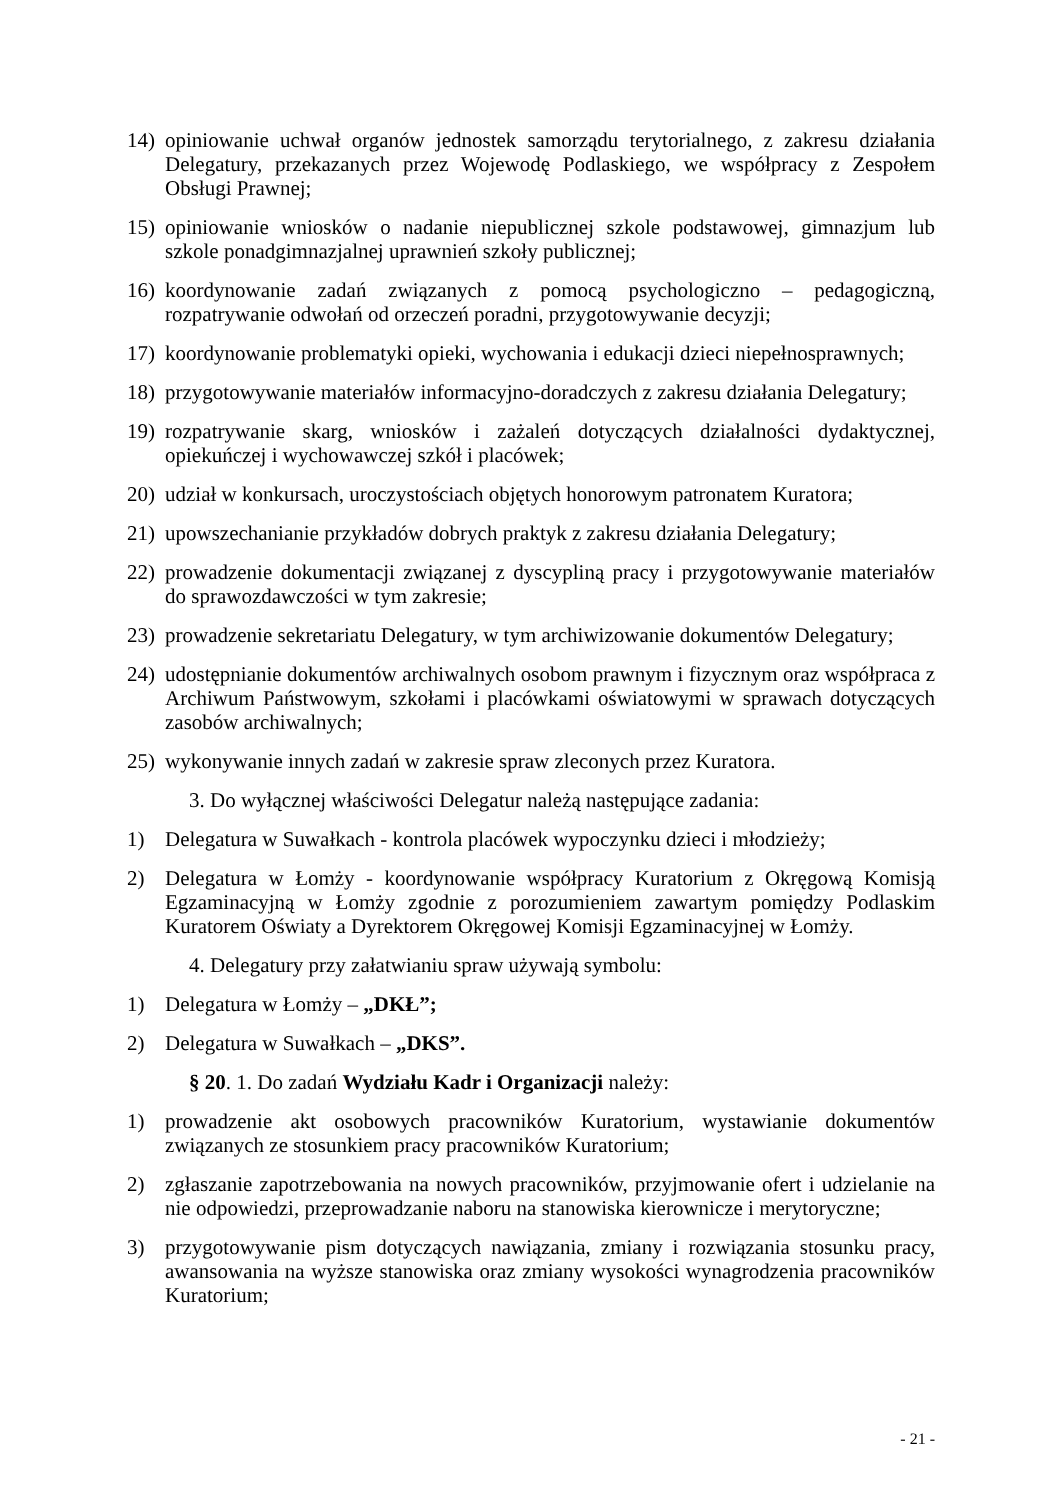14) opiniowanie uchwał organów jednostek samorządu terytorialnego, z zakresu działania Delegatury, przekazanych przez Wojewodę Podlaskiego, we współpracy z Zespołem Obsługi Prawnej;
15) opiniowanie wniosków o nadanie niepublicznej szkole podstawowej, gimnazjum lub szkole ponadgimnazjalnej uprawnień szkoły publicznej;
16) koordynowanie zadań związanych z pomocą psychologiczno – pedagogiczną, rozpatrywanie odwołań od orzeczeń poradni, przygotowywanie decyzji;
17) koordynowanie problematyki opieki, wychowania i edukacji dzieci niepełnosprawnych;
18) przygotowywanie materiałów informacyjno-doradczych z zakresu działania Delegatury;
19) rozpatrywanie skarg, wniosków i zażaleń dotyczących działalności dydaktycznej, opiekuńczej i wychowawczej szkół i placówek;
20) udział w konkursach, uroczystościach objętych honorowym patronatem Kuratora;
21) upowszechanianie przykładów dobrych praktyk z zakresu działania Delegatury;
22) prowadzenie dokumentacji związanej z dyscypliną pracy i przygotowywanie materiałów do sprawozdawczości w tym zakresie;
23) prowadzenie sekretariatu Delegatury, w tym archiwizowanie dokumentów Delegatury;
24) udostępnianie dokumentów archiwalnych osobom prawnym i fizycznym oraz współpraca z Archiwum Państwowym, szkołami i placówkami oświatowymi w sprawach dotyczących zasobów archiwalnych;
25) wykonywanie innych zadań w zakresie spraw zleconych przez Kuratora.
3. Do wyłącznej właściwości Delegatur należą następujące zadania:
1) Delegatura w Suwałkach - kontrola placówek wypoczynku dzieci i młodzieży;
2) Delegatura w Łomży - koordynowanie współpracy Kuratorium z Okręgową Komisją Egzaminacyjną w Łomży zgodnie z porozumieniem zawartym pomiędzy Podlaskim Kuratorem Oświaty a Dyrektorem Okręgowej Komisji Egzaminacyjnej w Łomży.
4. Delegatury przy załatwianiu spraw używają symbolu:
1) Delegatura w Łomży – „DKŁ”;
2) Delegatura w Suwałkach – „DKS”.
§ 20. 1. Do zadań Wydziału Kadr i Organizacji należy:
1) prowadzenie akt osobowych pracowników Kuratorium, wystawianie dokumentów związanych ze stosunkiem pracy pracowników Kuratorium;
2) zgłaszanie zapotrzebowania na nowych pracowników, przyjmowanie ofert i udzielanie na nie odpowiedzi, przeprowadzanie naboru na stanowiska kierownicze i merytoryczne;
3) przygotowywanie pism dotyczących nawiązania, zmiany i rozwiązania stosunku pracy, awansowania na wyższe stanowiska oraz zmiany wysokości wynagrodzenia pracowników Kuratorium;
- 21 -